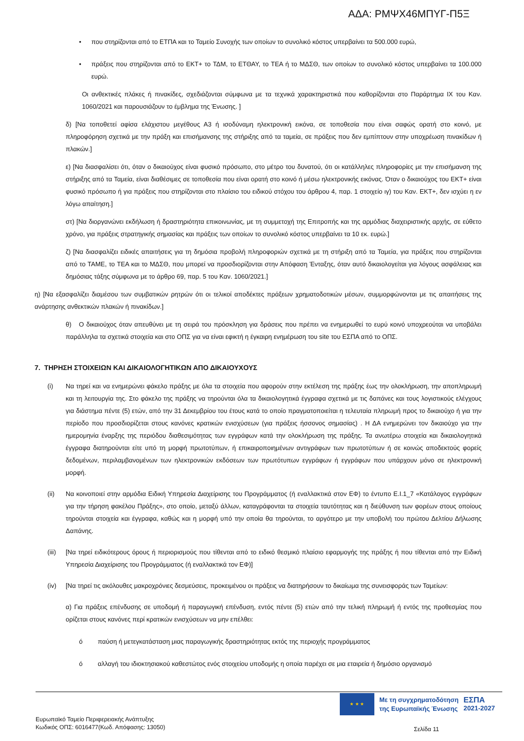ΑΔΑ: ΡΜΨΧ46ΜΠΥΓ-Π5Ξ
• που στηρίζονται από το ΕΤΠΑ και το Ταμείο Συνοχής των οποίων το συνολικό κόστος υπερβαίνει τα 500.000 ευρώ,
• πράξεις που στηρίζονται από το ΕΚΤ+ το ΤΔΜ, το ΕΤΘΑΥ, το ΤΕΑ ή το ΜΔΣΘ, των οποίων το συνολικό κόστος υπερβαίνει τα 100.000 ευρώ.
Οι ανθεκτικές πλάκες ή πινακίδες, σχεδιάζονται σύμφωνα με τα τεχνικά χαρακτηριστικά που καθορίζονται στο Παράρτημα IX του Καν. 1060/2021 και παρουσιάζουν το έμβλημα της Ένωσης. ]
δ) [Να τοποθετεί αφίσα ελάχιστου μεγέθους Α3 ή ισοδύναμη ηλεκτρονική εικόνα, σε τοποθεσία που είναι σαφώς ορατή στο κοινό, με πληροφόρηση σχετικά με την πράξη και επισήμανσης της στήριξης από τα ταμεία, σε πράξεις που δεν εμπίπτουν στην υποχρέωση πινακίδων ή πλακών.]
ε) [Να διασφαλίσει ότι, όταν ο δικαιούχος είναι φυσικό πρόσωπο, στο μέτρο του δυνατού, ότι οι κατάλληλες πληροφορίες με την επισήμανση της στήριξης από τα Ταμεία, είναι διαθέσιμες σε τοποθεσία που είναι ορατή στο κοινό ή μέσω ηλεκτρονικής εικόνας. Όταν ο δικαιούχος του ΕΚΤ+ είναι φυσικό πρόσωπο ή για πράξεις που στηρίζονται στο πλαίσιο του ειδικού στόχου του άρθρου 4, παρ. 1 στοιχείο ιγ) του Καν. ΕΚΤ+, δεν ισχύει η εν λόγω απαίτηση.]
στ) [Να διοργανώνει εκδήλωση ή δραστηριότητα επικοινωνίας, με τη συμμετοχή της Επιτροπής και της αρμόδιας διαχειριστικής αρχής, σε εύθετο χρόνο, για πράξεις στρατηγικής σημασίας και πράξεις των οποίων το συνολικό κόστος υπερβαίνει τα 10 εκ. ευρώ.]
ζ) [Να διασφαλίζει ειδικές απαιτήσεις για τη δημόσια προβολή πληροφοριών σχετικά με τη στήριξη από τα Ταμεία, για πράξεις που στηρίζονται από το ΤΑΜΕ, το ΤΕΑ και το ΜΔΣΘ, που μπορεί να προσδιορίζονται στην Απόφαση Ένταξης, όταν αυτό δικαιολογείται για λόγους ασφάλειας και δημόσιας τάξης σύμφωνα με το άρθρο 69, παρ. 5 του Καν. 1060/2021.]
η) [Να εξασφαλίζει διαμέσου των συμβατικών ρητρών ότι οι τελικοί αποδέκτες πράξεων χρηματοδοτικών μέσων, συμμορφώνονται με τις απαιτήσεις της ανάρτησης ανθεκτικών πλακών ή πινακίδων.]
θ) Ο δικαιούχος όταν απευθύνει με τη σειρά του πρόσκληση για δράσεις που πρέπει να ενημερωθεί το ευρύ κοινό υποχρεούται να υποβάλει παράλληλα τα σχετικά στοιχεία και στο ΟΠΣ για να είναι εφικτή η έγκαιρη ενημέρωση του site του ΕΣΠΑ από το ΟΠΣ.
7. ΤΗΡΗΣΗ ΣΤΟΙΧΕΙΩΝ ΚΑΙ ΔΙΚΑΙΟΛΟΓΗΤΙΚΩΝ ΑΠΟ ΔΙΚΑΙΟΥΧΟΥΣ
(i) Να τηρεί και να ενημερώνει φάκελο πράξης με όλα τα στοιχεία που αφορούν στην εκτέλεση της πράξης έως την ολοκλήρωση, την αποπληρωμή και τη λειτουργία της. Στο φάκελο της πράξης να τηρούνται όλα τα δικαιολογητικά έγγραφα σχετικά με τις δαπάνες και τους λογιστικούς ελέγχους για διάστημα πέντε (5) ετών, από την 31 Δεκεμβρίου του έτους κατά το οποίο πραγματοποιείται η τελευταία πληρωμή προς το δικαιούχο ή για την περίοδο που προσδιορίζεται στους κανόνες κρατικών ενισχύσεων (για πράξεις ήσσονος σημασίας) . Η ΔΑ ενημερώνει τον δικαιούχο για την ημερομηνία έναρξης της περιόδου διαθεσιμότητας των εγγράφων κατά την ολοκλήρωση της πράξης. Τα ανωτέρω στοιχεία και δικαιολογητικά έγγραφα διατηρούνται είτε υπό τη μορφή πρωτοτύπων, ή επικαιροποιημένων αντιγράφων των πρωτοτύπων ή σε κοινώς αποδεκτούς φορείς δεδομένων, περιλαμβανομένων των ηλεκτρονικών εκδόσεων των πρωτότυπων εγγράφων ή εγγράφων που υπάρχουν μόνο σε ηλεκτρονική μορφή.
(ii) Να κοινοποιεί στην αρμόδια Ειδική Υπηρεσία Διαχείρισης του Προγράμματος (ή εναλλακτικά στον ΕΦ) το έντυπο Ε.Ι.1_7 «Κατάλογος εγγράφων για την τήρηση φακέλου Πράξης», στο οποίο, μεταξύ άλλων, καταγράφονται τα στοιχεία ταυτότητας και η διεύθυνση των φορέων στους οποίους τηρούνται στοιχεία και έγγραφα, καθώς και η μορφή υπό την οποία θα τηρούνται, το αργότερο με την υποβολή του πρώτου Δελτίου Δήλωσης Δαπάνης.
(iii) [Να τηρεί ειδικότερους όρους ή περιορισμούς που τίθενται από το ειδικό θεσμικό πλαίσιο εφαρμογής της πράξης ή που τίθενται από την Ειδική Υπηρεσία Διαχείρισης του Προγράμματος (ή εναλλακτικά τον ΕΦ)]
(iv) [Να τηρεί τις ακόλουθες μακροχρόνιες δεσμεύσεις, προκειμένου οι πράξεις να διατηρήσουν το δικαίωμα της συνεισφοράς των Ταμείων:
α) Για πράξεις επένδυσης σε υποδομή ή παραγωγική επένδυση, εντός πέντε (5) ετών από την τελική πληρωμή ή εντός της προθεσμίας που ορίζεται στους κανόνες περί κρατικών ενισχύσεων να μην επέλθει:
ó παύση ή μετεγκατάσταση μιας παραγωγικής δραστηριότητας εκτός της περιοχής προγράμματος
ó αλλαγή του ιδιοκτησιακού καθεστώτος ενός στοιχείου υποδομής η οποία παρέχει σε μια εταιρεία ή δημόσιο οργανισμό
★ ★ ★
Με τη συγχρηματοδότηση
της Ευρωπαϊκής Ένωσης
ΕΣΠΑ
2021-2027
Ευρωπαϊκό Ταμείο Περιφερειακής Ανάπτυξης
Κωδικός ΟΠΣ: 6016477(Κωδ. Απόφασης: 13050)
Σελίδα 11